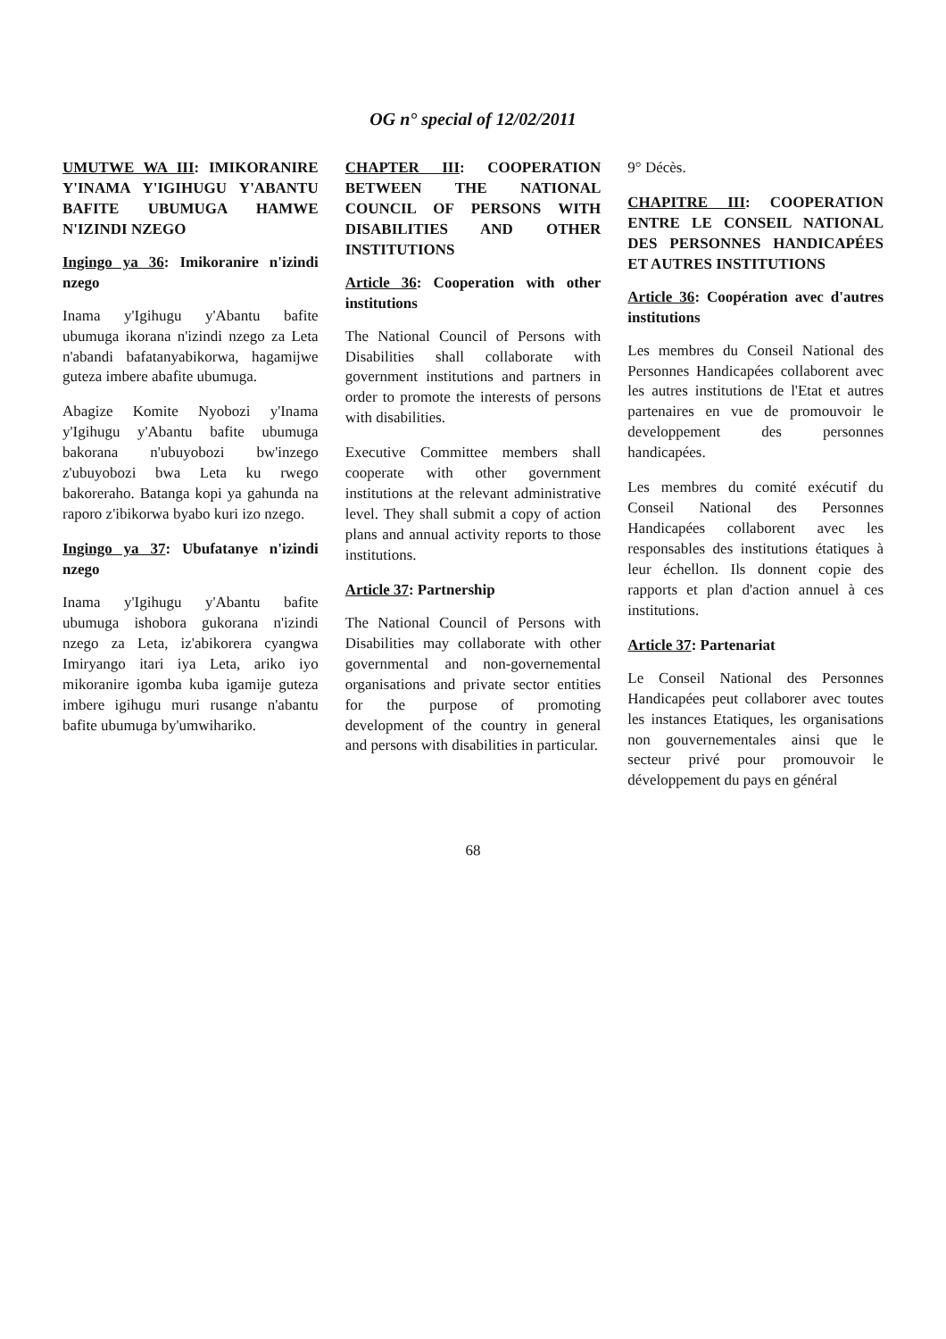OG n° special of 12/02/2011
UMUTWE WA III: IMIKORANIRE Y'INAMA Y'IGIHUGU Y'ABANTU BAFITE UBUMUGA HAMWE N'IZINDI NZEGO
Ingingo ya 36: Imikoranire n'izindi nzego
Inama y'Igihugu y'Abantu bafite ubumuga ikorana n'izindi nzego za Leta n'abandi bafatanyabikorwa, hagamijwe guteza imbere abafite ubumuga.
Abagize Komite Nyobozi y'Inama y'Igihugu y'Abantu bafite ubumuga bakorana n'ubuyobozi bw'inzego z'ubuyobozi bwa Leta ku rwego bakoreraho. Batanga kopi ya gahunda na raporo z'ibikorwa byabo kuri izo nzego.
Ingingo ya 37: Ubufatanye n'izindi nzego
Inama y'Igihugu y'Abantu bafite ubumuga ishobora gukorana n'izindi nzego za Leta, iz'abikorera cyangwa Imiryango itari iya Leta, ariko iyo mikoranire igomba kuba igamije guteza imbere igihugu muri rusange n'abantu bafite ubumuga by'umwihariko.
CHAPTER III: COOPERATION BETWEEN THE NATIONAL COUNCIL OF PERSONS WITH DISABILITIES AND OTHER INSTITUTIONS
Article 36: Cooperation with other institutions
The National Council of Persons with Disabilities shall collaborate with government institutions and partners in order to promote the interests of persons with disabilities.
Executive Committee members shall cooperate with other government institutions at the relevant administrative level. They shall submit a copy of action plans and annual activity reports to those institutions.
Article 37: Partnership
The National Council of Persons with Disabilities may collaborate with other governmental and non-governemental organisations and private sector entities for the purpose of promoting development of the country in general and persons with disabilities in particular.
9° Décès.
CHAPITRE III: COOPERATION ENTRE LE CONSEIL NATIONAL DES PERSONNES HANDICAPÉES ET AUTRES INSTITUTIONS
Article 36: Coopération avec d'autres institutions
Les membres du Conseil National des Personnes Handicapées collaborent avec les autres institutions de l'Etat et autres partenaires en vue de promouvoir le developpement des personnes handicapées.
Les membres du comité exécutif du Conseil National des Personnes Handicapées collaborent avec les responsables des institutions étatiques à leur échellon. Ils donnent copie des rapports et plan d'action annuel à ces institutions.
Article 37: Partenariat
Le Conseil National des Personnes Handicapées peut collaborer avec toutes les instances Etatiques, les organisations non gouvernementales ainsi que le secteur privé pour promouvoir le développement du pays en général
68